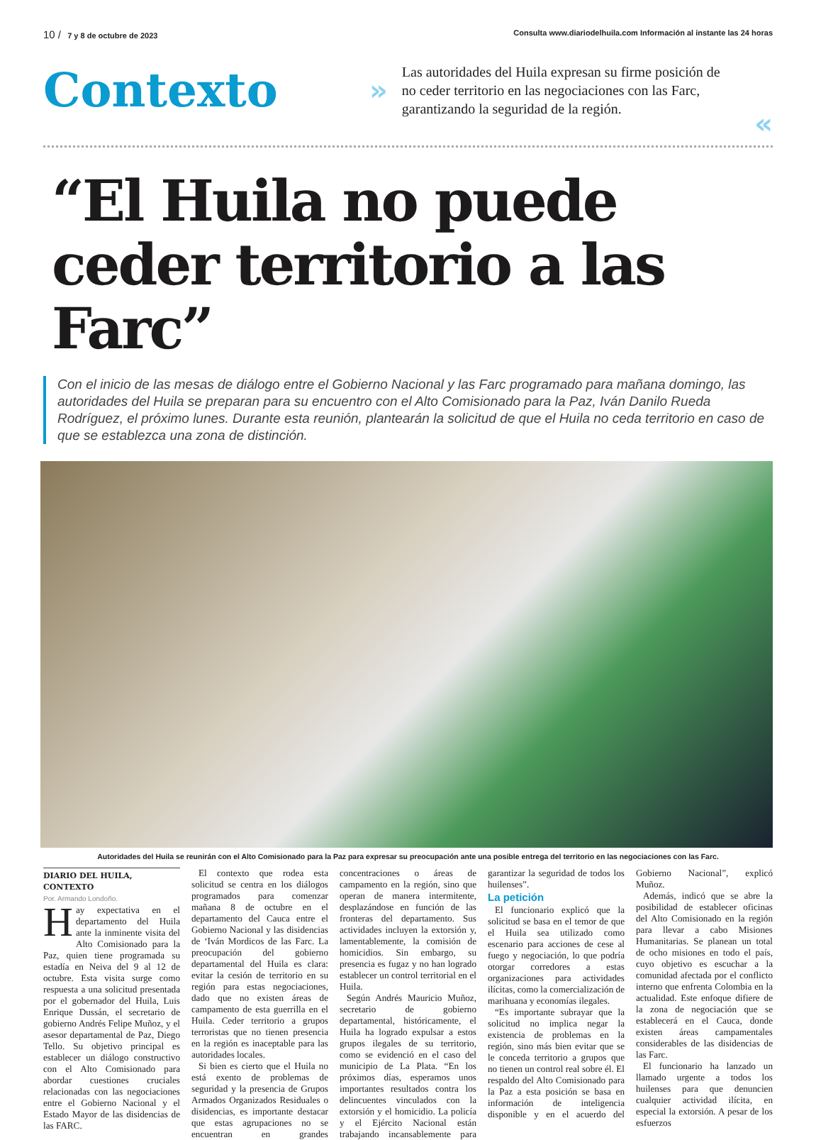10 / 7 y 8 de octubre de 2023 Consulta www.diariodelhuila.com Información al instante las 24 horas
Contexto
»
Las autoridades del Huila expresan su firme posición de no ceder territorio en las negociaciones con las Farc, garantizando la seguridad de la región.
«
“El Huila no puede ceder territorio a las Farc”
Con el inicio de las mesas de diálogo entre el Gobierno Nacional y las Farc programado para mañana domingo, las autoridades del Huila se preparan para su encuentro con el Alto Comisionado para la Paz, Iván Danilo Rueda Rodríguez, el próximo lunes. Durante esta reunión, plantearán la solicitud de que el Huila no ceda territorio en caso de que se establezca una zona de distinción.
Autoridades del Huila se reunirán con el Alto Comisionado para la Paz para expresar su preocupación ante una posible entrega del territorio en las negociaciones con las Farc.
DIARIO DEL HUILA,
CONTEXTO
Por. Armando Londoño.
Hay expectativa en el departamento del Huila ante la inminente visita del Alto Comisionado para la Paz, quien tiene programada su estadía en Neiva del 9 al 12 de octubre. Esta visita surge como respuesta a una solicitud presentada por el gobernador del Huila, Luis Enrique Dussán, el secretario de gobierno Andrés Felipe Muñoz, y el asesor departamental de Paz, Diego Tello. Su objetivo principal es establecer un diálogo constructivo con el Alto Comisionado para abordar cuestiones cruciales relacionadas con las negociaciones entre el Gobierno Nacional y el Estado Mayor de las disidencias de las FARC.
El contexto que rodea esta solicitud se centra en los diálogos programados para comenzar mañana 8 de octubre en el departamento del Cauca entre el Gobierno Nacional y las disidencias de ‘Iván Mordicos de las Farc. La preocupación del gobierno departamental del Huila es clara: evitar la cesión de territorio en su región para estas negociaciones, dado que no existen áreas de campamento de esta guerrilla en el Huila. Ceder territorio a grupos terroristas que no tienen presencia en la región es inaceptable para las autoridades locales.
Si bien es cierto que el Huila no está exento de problemas de seguridad y la presencia de Grupos Armados Organizados Residuales o disidencias, es importante destacar que estas agrupaciones no se encuentran en grandes concentraciones o áreas de campamento en la región, sino que operan de manera intermitente, desplazándose en función de las fronteras del departamento. Sus actividades incluyen la extorsión y, lamentablemente, la comisión de homicidios. Sin embargo, su presencia es fugaz y no han logrado establecer un control territorial en el Huila.
Según Andrés Mauricio Muñoz, secretario de gobierno departamental, históricamente, el Huila ha logrado expulsar a estos grupos ilegales de su territorio, como se evidenció en el caso del municipio de La Plata. “En los próximos días, esperamos unos importantes resultados contra los delincuentes vinculados con la extorsión y el homicidio. La policía y el Ejército Nacional están trabajando incansablemente para garantizar la seguridad de todos los huilenses”.
La petición
El funcionario explicó que la solicitud se basa en el temor de que el Huila sea utilizado como escenario para acciones de cese al fuego y negociación, lo que podría otorgar corredores a estas organizaciones para actividades ilícitas, como la comercialización de marihuana y economías ilegales.
“Es importante subrayar que la solicitud no implica negar la existencia de problemas en la región, sino más bien evitar que se le conceda territorio a grupos que no tienen un control real sobre él. El respaldo del Alto Comisionado para la Paz a esta posición se basa en información de inteligencia disponible y en el acuerdo del Gobierno Nacional”, explicó Muñoz.
Además, indicó que se abre la posibilidad de establecer oficinas del Alto Comisionado en la región para llevar a cabo Misiones Humanitarias. Se planean un total de ocho misiones en todo el país, cuyo objetivo es escuchar a la comunidad afectada por el conflicto interno que enfrenta Colombia en la actualidad. Este enfoque difiere de la zona de negociación que se establecerá en el Cauca, donde existen áreas campamentales considerables de las disidencias de las Farc.
El funcionario ha lanzado un llamado urgente a todos los huilenses para que denuncien cualquier actividad ilícita, en especial la extorsión. A pesar de los esfuerzos